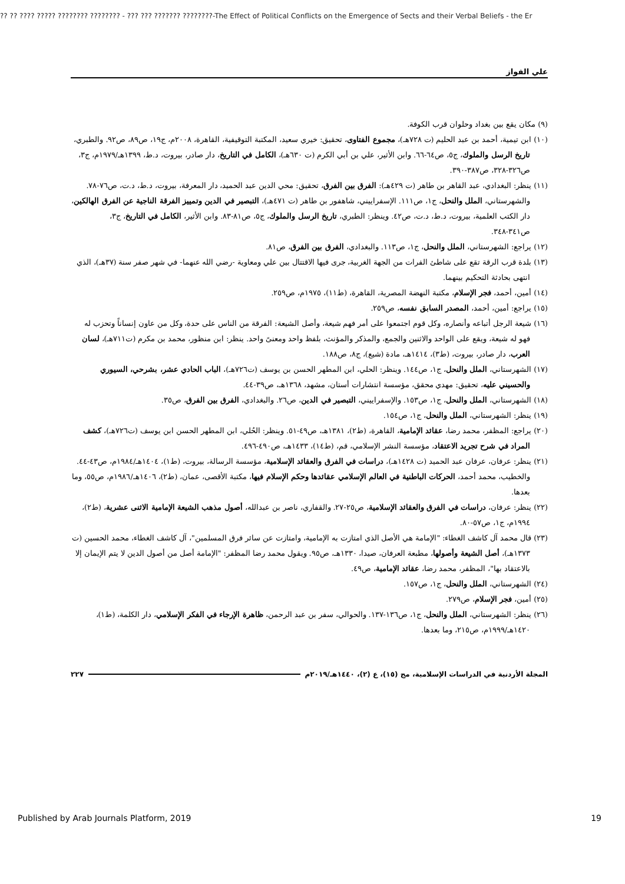?? ?? ???? ????? ???????? ???????? - ??? ??? ??????? ????????-The Effect of Political Conflicts on the Emergence of Sects and their Verbal Beliefs - the Er
علي الفواز
(٩) مكان يقع بين بغداد وحلوان قرب الكوفة.
(١٠) ابن تيمية، أحمد بن عبد الحليم (ت ٧٢٨هـ)، مجموع الفتاوى، تحقيق: خيري سعيد، المكتبة التوقيفية، القاهرة، ٢٠٠٨م، ج١٩، ص٨٩، ص٩٢. والطبري، تاريخ الرسل والملوك، ج٥، ص٦٤-٦٦. وابن الأثير، علي بن أبي الكرم (ت ٦٣٠هـ)، الكامل في التاريخ، دار صادر، بيروت، د.ط، ١٣٩٩هـ/١٩٧٩م، ج٣، ص٣٢٦-٣٢٨، ص٣٨٧-٣٩٠.
(١١) ينظر: البغدادي، عبد القاهر بن طاهر (ت ٤٢٩هـ): الفرق بين الفرق، تحقيق: محي الدين عبد الحميد، دار المعرفة، بيروت، د.ط، د.ت، ص٧٦-٧٨. والشهرستاني، الملل والنحل، ج١، ص١١١. الإسفراييني، شاهفور بن طاهر (ت ٤٧١هـ)، التبصير في الدين وتمييز الفرقة الناجية عن الفرق الهالكين، دار الكتب العلمية، بيروت، د.ط، د.ت، ص٤٢. وينظر: الطبري، تاريخ الرسل والملوك، ج٥، ص٨١-٨٣. وابن الأثير، الكامل في التاريخ، ج٣، ص٣٤١-٣٤٨.
(١٢) يراجع: الشهرستاني، الملل والنحل، ج١، ص١١٣. والبغدادي، الفرق بين الفرق، ص٨١.
(١٣) بلدة قرب الرقة تقع على شاطئ الفرات من الجهة الغربية، جرى فيها الاقتتال بين علي ومعاوية -رضي الله عنهما- في شهر صفر سنة (٣٧هـ)، الذي انتهى بحادثة التحكيم بينهما.
(١٤) أمين، أحمد، فجر الإسلام، مكتبة النهضة المصرية، القاهرة، (ط١١)، ١٩٧٥م، ص٢٥٩.
(١٥) يراجع: أمين، أحمد، المصدر السابق نفسه، ص٢٥٩.
(١٦) شيعة الرجل أتباعه وأنصاره، وكل قوم اجتمعوا على أمر فهم شيعة، وأصل الشيعة: الفرقة من الناس على حدة، وكل من عاون إنساناً وتحزب له فهو له شيعة، ويقع على الواحد والاثنين والجمع، والمذكر والمؤنث، بلفظ واحد ومعنىً واحد. ينظر: ابن منظور، محمد بن مكرم (ت٧١١هـ)، لسان العرب، دار صادر، بيروت، (ط٣)، ١٤١٤هـ، مادة (شيع)، ج٨، ص١٨٨.
(١٧) الشهرستاني، الملل والنحل، ج١، ص١٤٤. وينظر: الحلي، ابن المطهر الحسن بن يوسف (ت٧٢٦هـ)، الباب الحادي عشر، بشرحي، السيوري والحسيني عليه، تحقيق: مهدي محقق، مؤسسة انتشارات أستان، مشهد، ١٣٦٨هـ، ص٣٩-٤٤.
(١٨) الشهرستاني، الملل والنحل، ج١، ص١٥٣. والإسفراييني، التبصير في الدين، ص٢٦. والبغدادي، الفرق بين الفرق، ص٣٥.
(١٩) ينظر: الشهرستاني، الملل والنحل، ج١، ص١٥٤.
(٢٠) يراجع: المظفر، محمد رضا، عقائد الإمامية، القاهرة، (ط٢)، ١٣٨١هـ، ص٤٩-٥١. وينظر: الحُلي، ابن المطهر الحسن ابن يوسف (ت٧٢٦هـ)، كشف المراد في شرح تجريد الاعتقاد، مؤسسة النشر الإسلامي، قم، (ط١٤)، ١٤٣٣هـ، ص٤٩٠-٤٩٦.
(٢١) ينظر: عرفان، عرفان عبد الحميد (ت ١٤٢٨هـ)، دراسات في الفرق والعقائد الإسلامية، مؤسسة الرسالة، بيروت، (ط١)، ١٤٠٤هـ/١٩٨٤م، ص٤٣-٤٤. والخطيب، محمد أحمد، الحركات الباطنية في العالم الإسلامي عقائدها وحكم الإسلام فيها، مكتبة الأقصى، عمان، (ط٢)، ١٤٠٦هـ/١٩٨٦م، ص٥٥، وما بعدها.
(٢٢) ينظر: عرفان، دراسات في الفرق والعقائد الإسلامية، ص٢٥-٢٧. والقفاري، ناصر بن عبدالله، أصول مذهب الشيعة الإمامية الاثنى عشرية، (ط٢)، ١٩٩٤م، ج١، ص٥٧-٨٠.
(٢٣) قال محمد آل كاشف الغطاء: "الإمامة هي الأصل الذي امتازت به الإمامية، وامتازت عن سائر فرق المسلمين"، آل كاشف الغطاء، محمد الحسين (ت ١٣٧٣هـ)، أصل الشيعة وأصولها، مطبعة العرفان، صيدا، ١٣٣٠هـ، ص٩٥. ويقول محمد رضا المظفر: "الإمامة أصل من أصول الدين لا يتم الإيمان إلا بالاعتقاد بها"، المظفر، محمد رضا، عقائد الإمامية، ص٤٩.
(٢٤) الشهرستاني، الملل والنحل، ج١، ص١٥٧.
(٢٥) أمين، فجر الإسلام، ص٢٧٩.
(٢٦) ينظر: الشهرستاني، الملل والنحل، ج١، ص١٣٦-١٣٧. والحوالي، سفر بن عبد الرحمن، ظاهرة الإرجاء في الفكر الإسلامي، دار الكلمة، (ط١)، ١٤٢٠هـ/١٩٩٩م، ص٢١٥، وما بعدها.
المجلة الأردنية في الدراسات الإسلامية، مج (١٥)، ع (٢)، ١٤٤٠هـ/٢٠١٩م ٢٢٧
Published by Arab Journals Platform, 2019 19